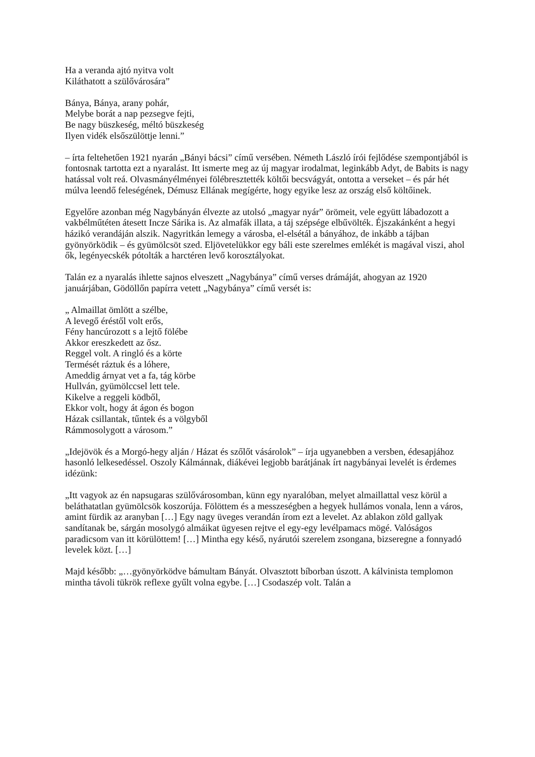Ha a veranda ajtó nyitva volt
Kiláthatott a szülővárosára”
Bánya, Bánya, arany pohár,
Melybe borát a nap pezsegve fejti,
Be nagy büszkeség, méltó büszkeség
Ilyen vidék elsőszülöttje lenni.”
– írta feltehetően 1921 nyarán „Bányi bácsi” című versében. Németh László írói fejlődése szempontjából is fontosnak tartotta ezt a nyaralást. Itt ismerte meg az új magyar irodalmat, leginkább Adyt, de Babits is nagy hatással volt reá. Olvasmányélményei fölébresztették költői becsvágyát, ontotta a verseket – és pár hét múlva leendő feleségének, Démusz Ellának megígérte, hogy egyike lesz az ország első költőinek.
Egyelőre azonban még Nagybányán élvezte az utolsó „magyar nyár” örömeit, vele együtt lábadozott a vakbélműtéten átesett Incze Sárika is. Az almafák illata, a táj szépsége elbűvölték. Éjszakánként a hegyi házikó verandáján alszik. Nagyritkán lemegy a városba, el-elsétál a bányához, de inkább a tájban gyönyörködik – és gyümölcsöt szed. Eljövetelükkor egy báli este szerelmes emlékét is magával viszi, ahol ők, legényecskék pótolták a harctéren levő korosztályokat.
Talán ez a nyaralás ihlette sajnos elveszett „Nagybánya” című verses drámáját, ahogyan az 1920 januárjában, Gödöllőn papírra vetett „Nagybánya” című versét is:
„ Almaillat ömlött a szélbe,
A levegő éréstől volt erős,
Fény hancúrozott s a lejtő fölébe
Akkor ereszkedett az ősz.
Reggel volt. A ringló és a körte
Termését ráztuk és a lóhere,
Ameddig árnyat vet a fa, tág körbe
Hullván, gyümölccsel lett tele.
Kikelve a reggeli ködből,
Ekkor volt, hogy át ágon és bogon
Házak csillantak, tűntek és a völgyből
Rámmosolygott a városom.”
„Idejövök és a Morgó-hegy alján / Házat és szőlőt vásárolok” – írja ugyanebben a versben, édesapjához hasonló lelkesedéssel. Oszoly Kálmánnak, diákévei legjobb barátjának írt nagybányai levelét is érdemes idézünk:
„Itt vagyok az én napsugaras szülővárosomban, künn egy nyaralóban, melyet almaillattal vesz körül a beláthatatlan gyümölcsök koszorúja. Fölöttem és a messzeségben a hegyek hullámos vonala, lenn a város, amint fürdik az aranyban […] Egy nagy üveges verandán írom ezt a levelet. Az ablakon zöld gallyak sandítanak be, sárgán mosolygó almáikat ügyesen rejtve el egy-egy levélpamacs mögé. Valóságos paradicsom van itt körülöttem! […] Mintha egy késő, nyárutói szerelem zsongana, bizseregne a fonnyadó levelek közt. […]
Majd később: „…gyönyörködve bámultam Bányát. Olvasztott bíborban úszott. A kálvinista templomon mintha távoli tükrök reflexe gyűlt volna egybe. […] Csodaszép volt. Talán a